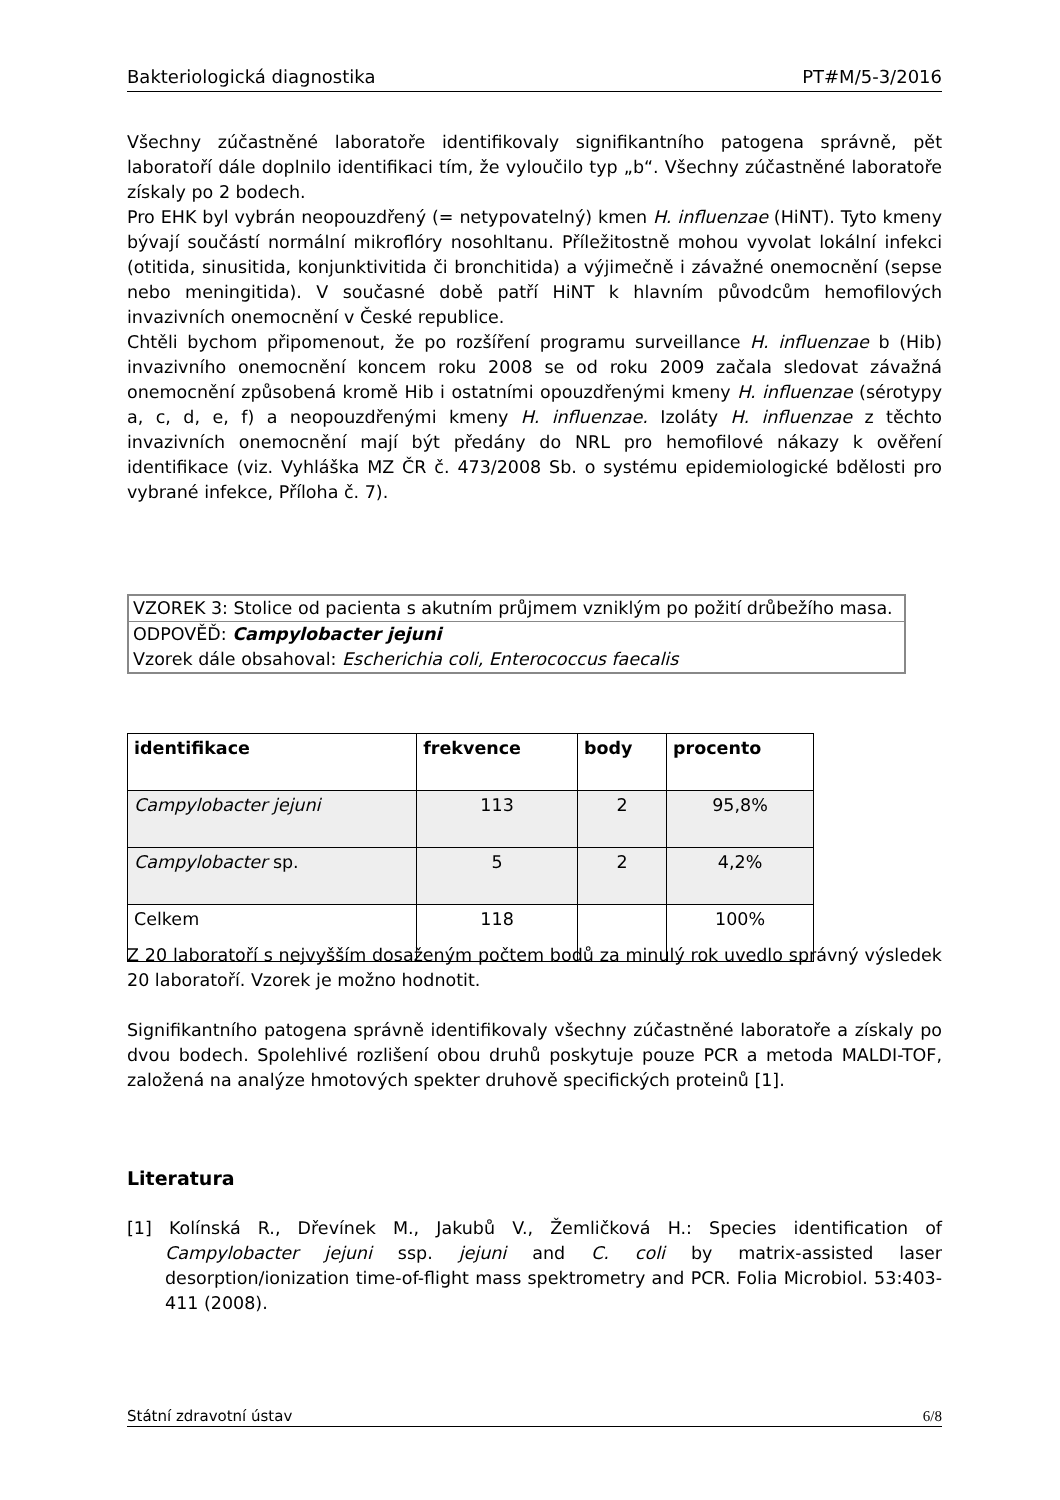Bakteriologická diagnostika PT#M/5-3/2016
Všechny zúčastněné laboratoře identifikovaly signifikantního patogena správně, pět laboratoří dále doplnilo identifikaci tím, že vyloučilo typ „b“. Všechny zúčastněné laboratoře získaly po 2 bodech.
Pro EHK byl vybrán neopouzdřený (= netypovatelný) kmen H. influenzae (HiNT). Tyto kmeny bývají součástí normální mikroflóry nosohltanu. Příležitostně mohou vyvolat lokální infekci (otitida, sinusitida, konjunktivitida či bronchitida) a výjimečně i závažné onemocnění (sepse nebo meningitida). V současné době patří HiNT k hlavním původcům hemofilových invazivních onemocnění v České republice.
Chtěli bychom připomenout, že po rozšíření programu surveillance H. influenzae b (Hib) invazivního onemocnění koncem roku 2008 se od roku 2009 začala sledovat závažná onemocnění způsobená kromě Hib i ostatními opouzdřenými kmeny H. influenzae (sérotypy a, c, d, e, f) a neopouzdřenými kmeny H. influenzae. Izoláty H. influenzae z těchto invazivních onemocnění mají být předány do NRL pro hemofilové nákazy k ověření identifikace (viz. Vyhláška MZ ČR č. 473/2008 Sb. o systému epidemiologické bdělosti pro vybrané infekce, Příloha č. 7).
VZOREK 3: Stolice od pacienta s akutním průjmem vzniklým po požití drůbežího masa.
ODPOVĚĎ: Campylobacter jejuni
Vzorek dále obsahoval: Escherichia coli, Enterococcus faecalis
| identifikace | frekvence | body | procento |
| --- | --- | --- | --- |
| Campylobacter jejuni | 113 | 2 | 95,8% |
| Campylobacter sp. | 5 | 2 | 4,2% |
| Celkem | 118 | | 100% |
Z 20 laboratoří s nejvyšším dosaženým počtem bodů za minulý rok uvedlo správný výsledek 20 laboratoří. Vzorek je možno hodnotit.
Signifikantního patogena správně identifikovaly všechny zúčastněné laboratoře a získaly po dvou bodech. Spolehlivé rozlišení obou druhů poskytuje pouze PCR a metoda MALDI-TOF, založená na analýze hmotových spekter druhově specifických proteinů [1].
Literatura
[1] Kolínská R., Dřevínek M., Jakubů V., Žemličková H.: Species identification of Campylobacter jejuni ssp. jejuni and C. coli by matrix-assisted laser desorption/ionization time-of-flight mass spektrometry and PCR. Folia Microbiol. 53:403-411 (2008).
Státní zdravotní ústav 6/8